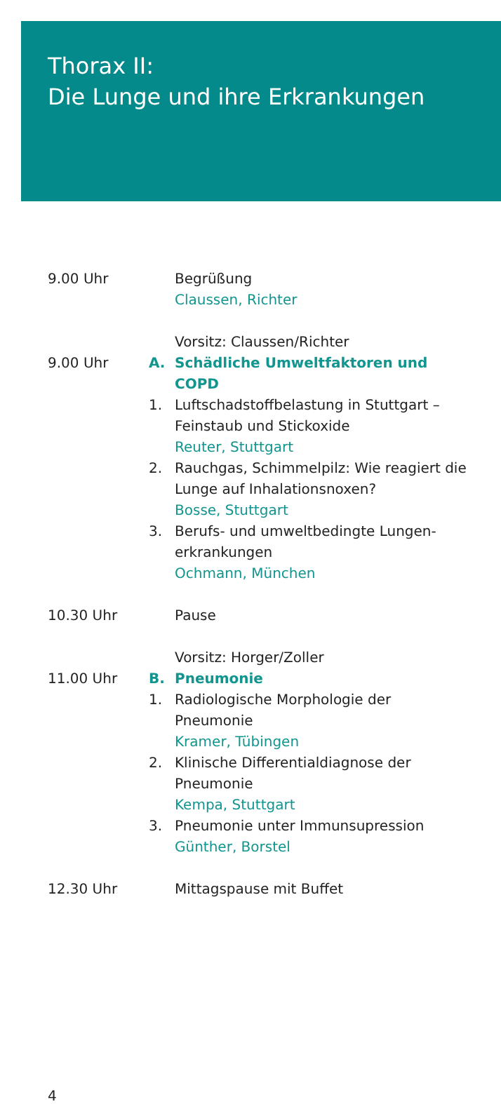Thorax II:
Die Lunge und ihre Erkrankungen
9.00 Uhr Begrüßung
Claussen, Richter
Vorsitz: Claussen/Richter
9.00 Uhr A. Schädliche Umweltfaktoren und COPD
1. Luftschadstoffbelastung in Stuttgart – Feinstaub und Stickoxide
Reuter, Stuttgart
2. Rauchgas, Schimmelpilz: Wie reagiert die Lunge auf Inhalationsnoxen?
Bosse, Stuttgart
3. Berufs- und umweltbedingte Lungen­erkrankungen
Ochmann, München
10.30 Uhr Pause
Vorsitz: Horger/Zoller
11.00 Uhr B. Pneumonie
1. Radiologische Morphologie der Pneumonie
Kramer, Tübingen
2. Klinische Differentialdiagnose der Pneumonie
Kempa, Stuttgart
3. Pneumonie unter Immunsupression
Günther, Borstel
12.30 Uhr Mittagspause mit Buffet
4